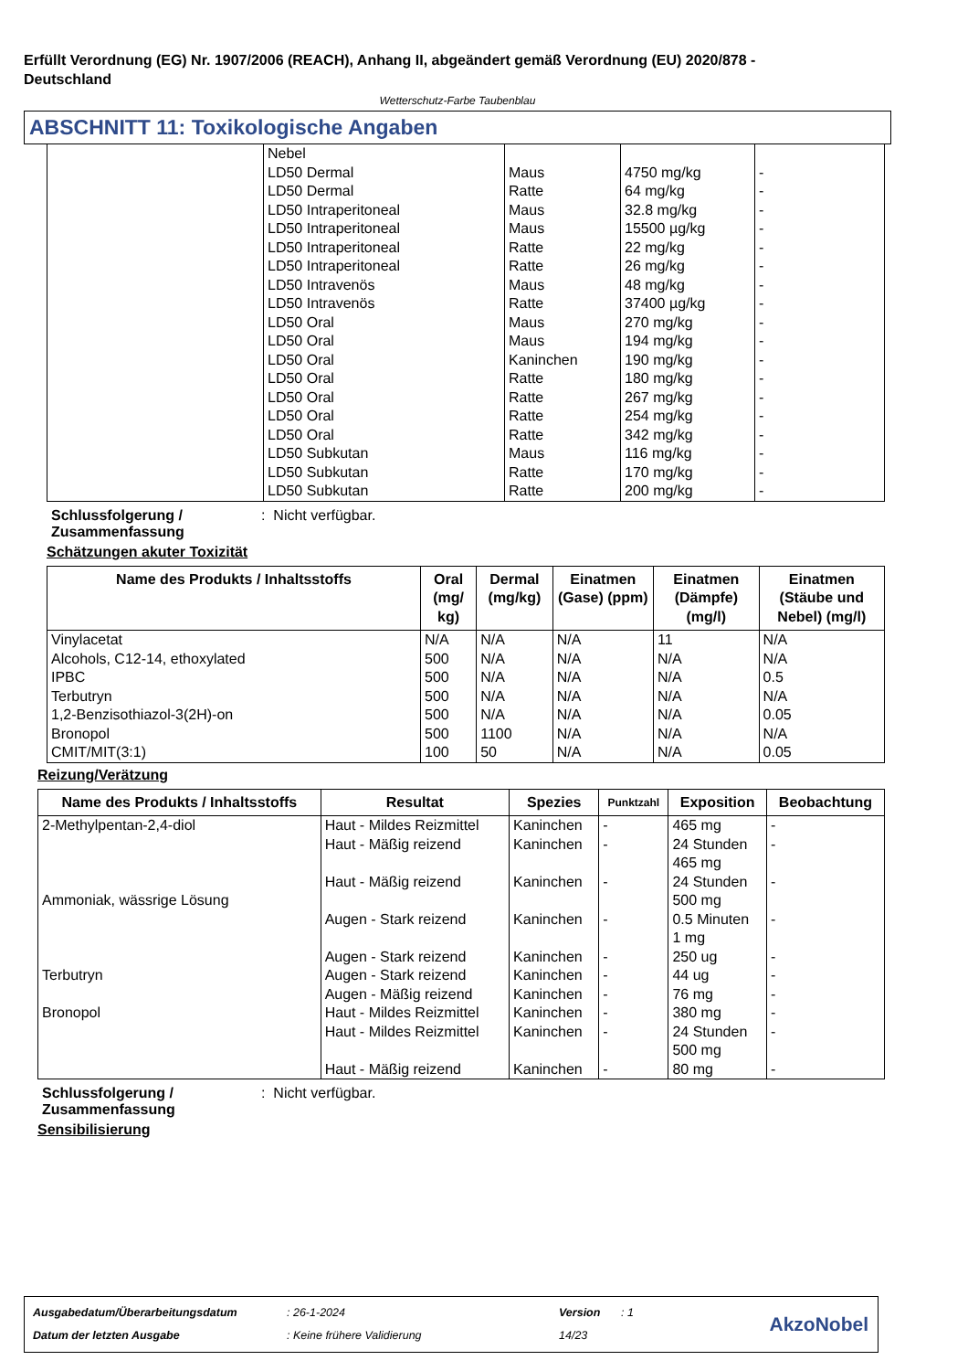Erfüllt Verordnung (EG) Nr. 1907/2006 (REACH), Anhang II, abgeändert gemäß Verordnung (EU) 2020/878 -
Deutschland
Wetterschutz-Farbe Taubenblau
ABSCHNITT 11: Toxikologische Angaben
| | Nebel LD50 Dermal LD50 Dermal LD50 Intraperitoneal LD50 Intraperitoneal LD50 Intraperitoneal LD50 Intraperitoneal LD50 Intravenös LD50 Intravenös LD50 Oral LD50 Oral LD50 Oral LD50 Oral LD50 Oral LD50 Oral LD50 Oral LD50 Subkutan LD50 Subkutan LD50 Subkutan | Maus Ratte Maus Maus Ratte Ratte Maus Ratte Maus Maus Kaninchen Ratte Ratte Ratte Ratte Maus Ratte Ratte | 4750 mg/kg 64 mg/kg 32.8 mg/kg 15500 µg/kg 22 mg/kg 26 mg/kg 48 mg/kg 37400 µg/kg 270 mg/kg 194 mg/kg 190 mg/kg 180 mg/kg 267 mg/kg 254 mg/kg 342 mg/kg 116 mg/kg 170 mg/kg 200 mg/kg | - - - - - - - - - - - - - - - - - - |
Schlussfolgerung /
Zusammenfassung: Nicht verfügbar.
Schätzungen akuter Toxizität
| Name des Produkts / Inhaltsstoffs | Oral (mg/ kg) | Dermal (mg/kg) | Einatmen (Gase) (ppm) | Einatmen (Dämpfe) (mg/l) | Einatmen (Stäube und Nebel) (mg/l) |
| --- | --- | --- | --- | --- | --- |
| Vinylacetat Alcohols, C12-14, ethoxylated IPBC Terbutryn 1,2-Benzisothiazol-3(2H)-on Bronopol CMIT/MIT(3:1) | N/A 500 500 500 500 500 100 | N/A N/A N/A N/A N/A 1100 50 | N/A N/A N/A N/A N/A N/A N/A | 11 N/A N/A N/A N/A N/A N/A | N/A N/A 0.5 N/A 0.05 N/A 0.05 |
Reizung/Verätzung
| Name des Produkts / Inhaltsstoffs | Resultat | Spezies | Punktzahl | Exposition | Beobachtung |
| --- | --- | --- | --- | --- | --- |
| 2-Methylpentan-2,4-diol Ammoniak, wässrige Lösung Terbutryn Bronopol | Haut - Mildes Reizmittel Haut - Mäßig reizend Haut - Mäßig reizend Augen - Stark reizend Augen - Stark reizend Augen - Stark reizend Augen - Mäßig reizend Haut - Mildes Reizmittel Haut - Mildes Reizmittel Haut - Mäßig reizend | Kaninchen Kaninchen Kaninchen Kaninchen Kaninchen Kaninchen Kaninchen Kaninchen Kaninchen Kaninchen | - - - - - - - - - - | 465 mg 24 Stunden 465 mg 24 Stunden 500 mg 0.5 Minuten 1 mg 250 ug 44 ug 76 mg 380 mg 24 Stunden 500 mg 80 mg | - - - - - - - - - - |
Schlussfolgerung /
Zusammenfassung: Nicht verfügbar.
Sensibilisierung
| Ausgabedatum/Überarbeitungsdatum | : 26-1-2024 | Version | : 1 |
| Datum der letzten Ausgabe | : Keine frühere Validierung | 14/23 | |
AkzoNobel